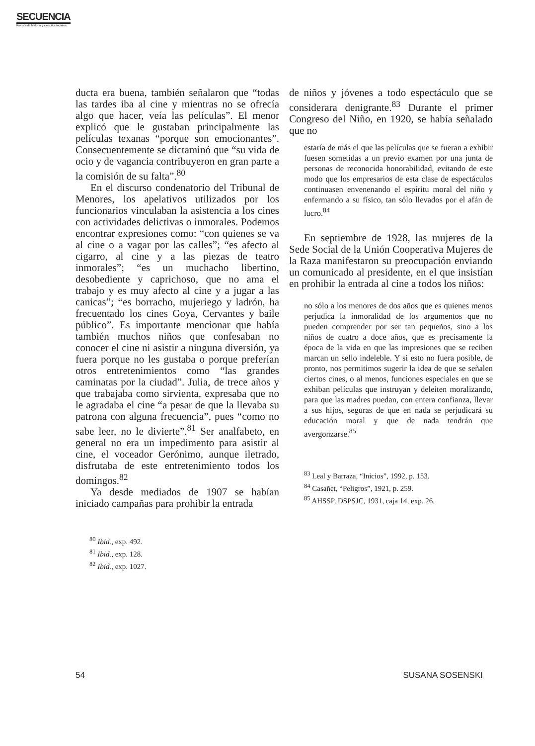SECUENCIA
Revista de historia y ciencias sociales
ducta era buena, también señalaron que “todas las tardes iba al cine y mientras no se ofrecía algo que hacer, veía las películas”. El menor explicó que le gustaban principalmente las películas texanas “porque son emocionantes”. Consecuentemente se dictaminó que “su vida de ocio y de vagancia contribuyeron en gran parte a la comisión de su falta”.<sup>80</sup>
En el discurso condenatorio del Tribunal de Menores, los apelativos utilizados por los funcionarios vinculaban la asistencia a los cines con actividades delictivas o inmorales. Podemos encontrar expresiones como: “con quienes se va al cine o a vagar por las calles”; “es afecto al cigarro, al cine y a las piezas de teatro inmorales”; “es un muchacho libertino, desobediente y caprichoso, que no ama el trabajo y es muy afecto al cine y a jugar a las canicas”; “es borracho, mujeriego y ladrón, ha frecuentado los cines Goya, Cervantes y baile público”. Es importante mencionar que había también muchos niños que confesaban no conocer el cine ni asistir a ninguna diversión, ya fuera porque no les gustaba o porque preferían otros entretenimientos como “las grandes caminatas por la ciudad”. Julia, de trece años y que trabajaba como sirvienta, expresaba que no le agradaba el cine “a pesar de que la llevaba su patrona con alguna frecuencia”, pues “como no sabe leer, no le divierte”.<sup>81</sup> Ser analfabeto, en general no era un impedimento para asistir al cine, el voceador Gerónimo, aunque iletrado, disfrutaba de este entretenimiento todos los domingos.<sup>82</sup>
Ya desde mediados de 1907 se habían iniciado campañas para prohibir la entrada
<sup>80</sup> Ibid., exp. 492.
<sup>81</sup> Ibid., exp. 128.
<sup>82</sup> Ibid., exp. 1027.
de niños y jóvenes a todo espectáculo que se considerara denigrante.<sup>83</sup> Durante el primer Congreso del Niño, en 1920, se había señalado que no
estaría de más el que las películas que se fueran a exhibir fuesen sometidas a un previo examen por una junta de personas de reconocida honorabilidad, evitando de este modo que los empresarios de esta clase de espectáculos continuasen envenenando el espíritu moral del niño y enfermando a su físico, tan sólo llevados por el afán de lucro.<sup>84</sup>
En septiembre de 1928, las mujeres de la Sede Social de la Unión Cooperativa Mujeres de la Raza manifestaron su preocupación enviando un comunicado al presidente, en el que insistían en prohibir la entrada al cine a todos los niños:
no sólo a los menores de dos años que es quienes menos perjudica la inmoralidad de los argumentos que no pueden comprender por ser tan pequeños, sino a los niños de cuatro a doce años, que es precisamente la época de la vida en que las impresiones que se reciben marcan un sello indeleble. Y si esto no fuera posible, de pronto, nos permitimos sugerir la idea de que se señalen ciertos cines, o al menos, funciones especiales en que se exhiban películas que instruyan y deleiten moralizando, para que las madres puedan, con entera confianza, llevar a sus hijos, seguras de que en nada se perjudicará su educación moral y que de nada tendrán que avergonzarse.<sup>85</sup>
<sup>83</sup> Leal y Barraza, “Inicios”, 1992, p. 153.
<sup>84</sup> Casañet, “Peligros”, 1921, p. 259.
<sup>85</sup> AHSSP, DSPSJC, 1931, caja 14, exp. 26.
54 SUSANA SOSENSKI